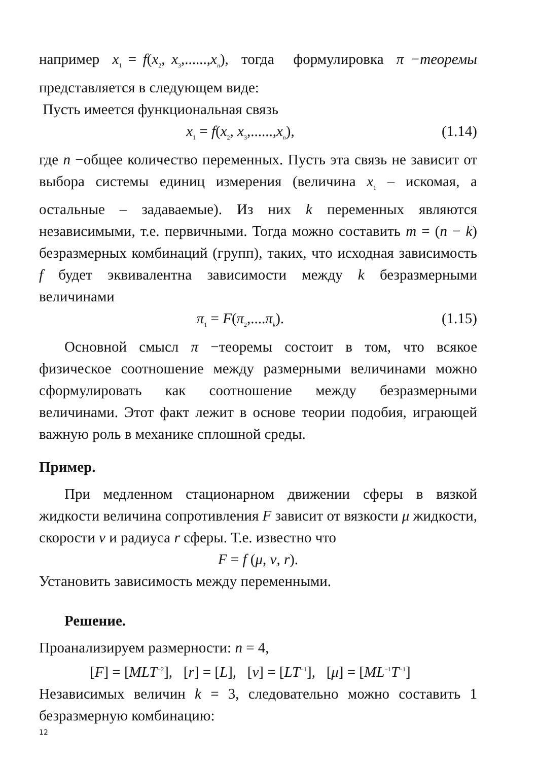например x<sub>1</sub> = f(x<sub>2</sub>, x<sub>3</sub>,......,x<sub>n</sub>), тогда формулировка π −теоремы представляется в следующем виде:
Пусть имеется функциональная связь
x<sub>1</sub> = f(x<sub>2</sub>, x<sub>3</sub>,......,x<sub>n</sub>), (1.14)
где n −общее количество переменных. Пусть эта связь не зависит от выбора системы единиц измерения (величина x<sub>1</sub> – искомая, а остальные – задаваемые). Из них k переменных являются независимыми, т.е. первичными. Тогда можно составить m = (n − k) безразмерных комбинаций (групп), таких, что исходная зависимость f будет эквивалентна зависимости между k безразмерными величинами
π<sub>1</sub> = F(π<sub>2</sub>,....π<sub>k</sub>). (1.15)
Основной смысл π −теоремы состоит в том, что всякое физическое соотношение между размерными величинами можно сформулировать как соотношение между безразмерными величинами. Этот факт лежит в основе теории подобия, играющей важную роль в механике сплошной среды.
Пример.
При медленном стационарном движении сферы в вязкой жидкости величина сопротивления F зависит от вязкости μ жидкости, скорости v и радиуса r сферы. Т.е. известно что
F = f (μ, v, r).
Установить зависимость между переменными.
Решение.
Проанализируем размерности: n = 4,
[F] = [MLT<sup>−2</sup>], [r] = [L], [v] = [LT<sup>−1</sup>], [μ] = [ML<sup>−1</sup>T<sup>−1</sup>]
Независимых величин k = 3, следовательно можно составить 1 безразмерную комбинацию:
12